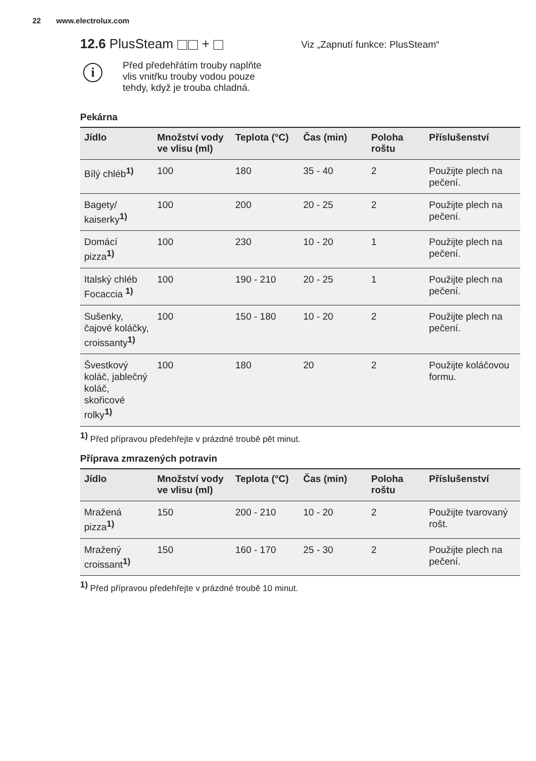22 www.electrolux.com
12.6 PlusSteam +
i
Před předehřátím trouby naplňte vlis vnitřku trouby vodou pouze tehdy, když je trouba chladná.
Viz „Zapnutí funkce: PlusSteam“
Pekárna
| Jídlo | Množství vody ve vlisu (ml) | Teplota (°C) | Čas (min) | Poloha roštu | Příslušenství |
| --- | --- | --- | --- | --- | --- |
| Bílý chléb<sup>1)</sup> | 100 | 180 | 35 - 40 | 2 | Použijte plech na pečení. |
| Bagety/ kaiserky<sup>1)</sup> | 100 | 200 | 20 - 25 | 2 | Použijte plech na pečení. |
| Domácí pizza<sup>1)</sup> | 100 | 230 | 10 - 20 | 1 | Použijte plech na pečení. |
| Italský chléb Focaccia <sup>1)</sup> | 100 | 190 - 210 | 20 - 25 | 1 | Použijte plech na pečení. |
| Sušenky, čajové koláčky, croissanty<sup>1)</sup> | 100 | 150 - 180 | 10 - 20 | 2 | Použijte plech na pečení. |
| Švestkový koláč, jablečný koláč, skořicové rolky<sup>1)</sup> | 100 | 180 | 20 | 2 | Použijte koláčovou formu. |
<sup>1)</sup> Před přípravou předehřejte v prázdné troubě pět minut.
Příprava zmrazených potravin
| Jídlo | Množství vody ve vlisu (ml) | Teplota (°C) | Čas (min) | Poloha roštu | Příslušenství |
| --- | --- | --- | --- | --- | --- |
| Mražená pizza<sup>1)</sup> | 150 | 200 - 210 | 10 - 20 | 2 | Použijte tvarovaný rošt. |
| Mražený croissant<sup>1)</sup> | 150 | 160 - 170 | 25 - 30 | 2 | Použijte plech na pečení. |
<sup>1)</sup> Před přípravou předehřejte v prázdné troubě 10 minut.